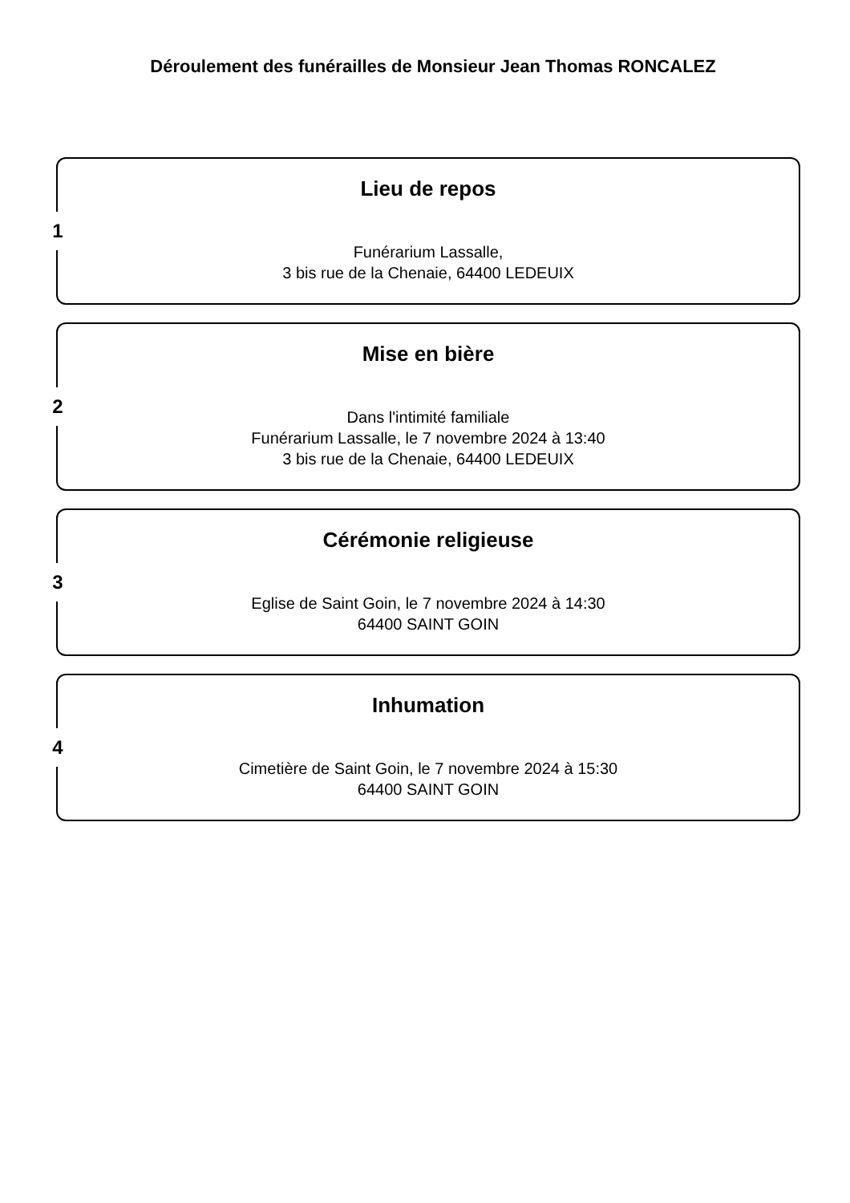Déroulement des funérailles de Monsieur Jean Thomas RONCALEZ
1
Lieu de repos
Funérarium Lassalle,
3 bis rue de la Chenaie, 64400 LEDEUIX
2
Mise en bière
Dans l'intimité familiale
Funérarium Lassalle, le 7 novembre 2024 à 13:40
3 bis rue de la Chenaie, 64400 LEDEUIX
3
Cérémonie religieuse
Eglise de Saint Goin, le 7 novembre 2024 à 14:30
64400 SAINT GOIN
4
Inhumation
Cimetière de Saint Goin, le 7 novembre 2024 à 15:30
64400 SAINT GOIN